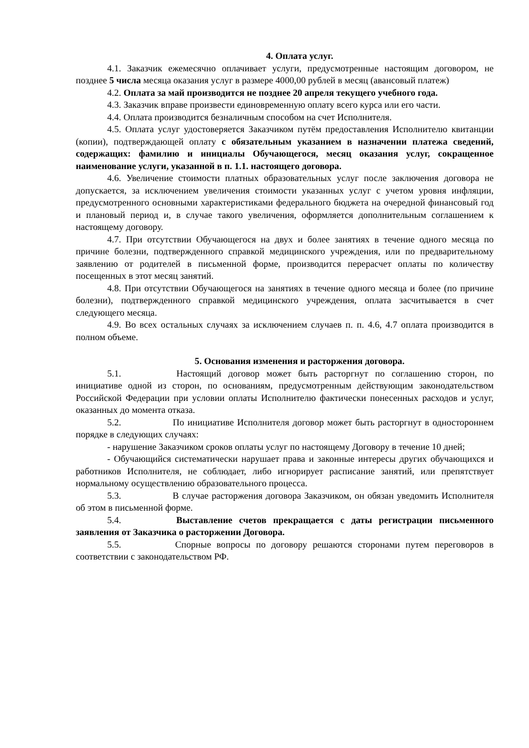4. Оплата услуг.
4.1. Заказчик ежемесячно оплачивает услуги, предусмотренные настоящим договором, не позднее 5 числа месяца оказания услуг в размере 4000,00 рублей в месяц (авансовый платеж)
4.2. Оплата за май производится не позднее 20 апреля текущего учебного года.
4.3. Заказчик вправе произвести единовременную оплату всего курса или его части.
4.4. Оплата производится безналичным способом на счет Исполнителя.
4.5. Оплата услуг удостоверяется Заказчиком путём предоставления Исполнителю квитанции (копии), подтверждающей оплату с обязательным указанием в назначении платежа сведений, содержащих: фамилию и инициалы Обучающегося, месяц оказания услуг, сокращенное наименование услуги, указанной в п. 1.1. настоящего договора.
4.6. Увеличение стоимости платных образовательных услуг после заключения договора не допускается, за исключением увеличения стоимости указанных услуг с учетом уровня инфляции, предусмотренного основными характеристиками федерального бюджета на очередной финансовый год и плановый период и, в случае такого увеличения, оформляется дополнительным соглашением к настоящему договору.
4.7. При отсутствии Обучающегося на двух и более занятиях в течение одного месяца по причине болезни, подтвержденного справкой медицинского учреждения, или по предварительному заявлению от родителей в письменной форме, производится перерасчет оплаты по количеству посещенных в этот месяц занятий.
4.8. При отсутствии Обучающегося на занятиях в течение одного месяца и более (по причине болезни), подтвержденного справкой медицинского учреждения, оплата засчитывается в счет следующего месяца.
4.9. Во всех остальных случаях за исключением случаев п. п. 4.6, 4.7 оплата производится в полном объеме.
5. Основания изменения и расторжения договора.
5.1. Настоящий договор может быть расторгнут по соглашению сторон, по инициативе одной из сторон, по основаниям, предусмотренным действующим законодательством Российской Федерации при условии оплаты Исполнителю фактически понесенных расходов и услуг, оказанных до момента отказа.
5.2. По инициативе Исполнителя договор может быть расторгнут в одностороннем порядке в следующих случаях:
- нарушение Заказчиком сроков оплаты услуг по настоящему Договору в течение 10 дней;
- Обучающийся систематически нарушает права и законные интересы других обучающихся и работников Исполнителя, не соблюдает, либо игнорирует расписание занятий, или препятствует нормальному осуществлению образовательного процесса.
5.3. В случае расторжения договора Заказчиком, он обязан уведомить Исполнителя об этом в письменной форме.
5.4. Выставление счетов прекращается с даты регистрации письменного заявления от Заказчика о расторжении Договора.
5.5. Спорные вопросы по договору решаются сторонами путем переговоров в соответствии с законодательством РФ.